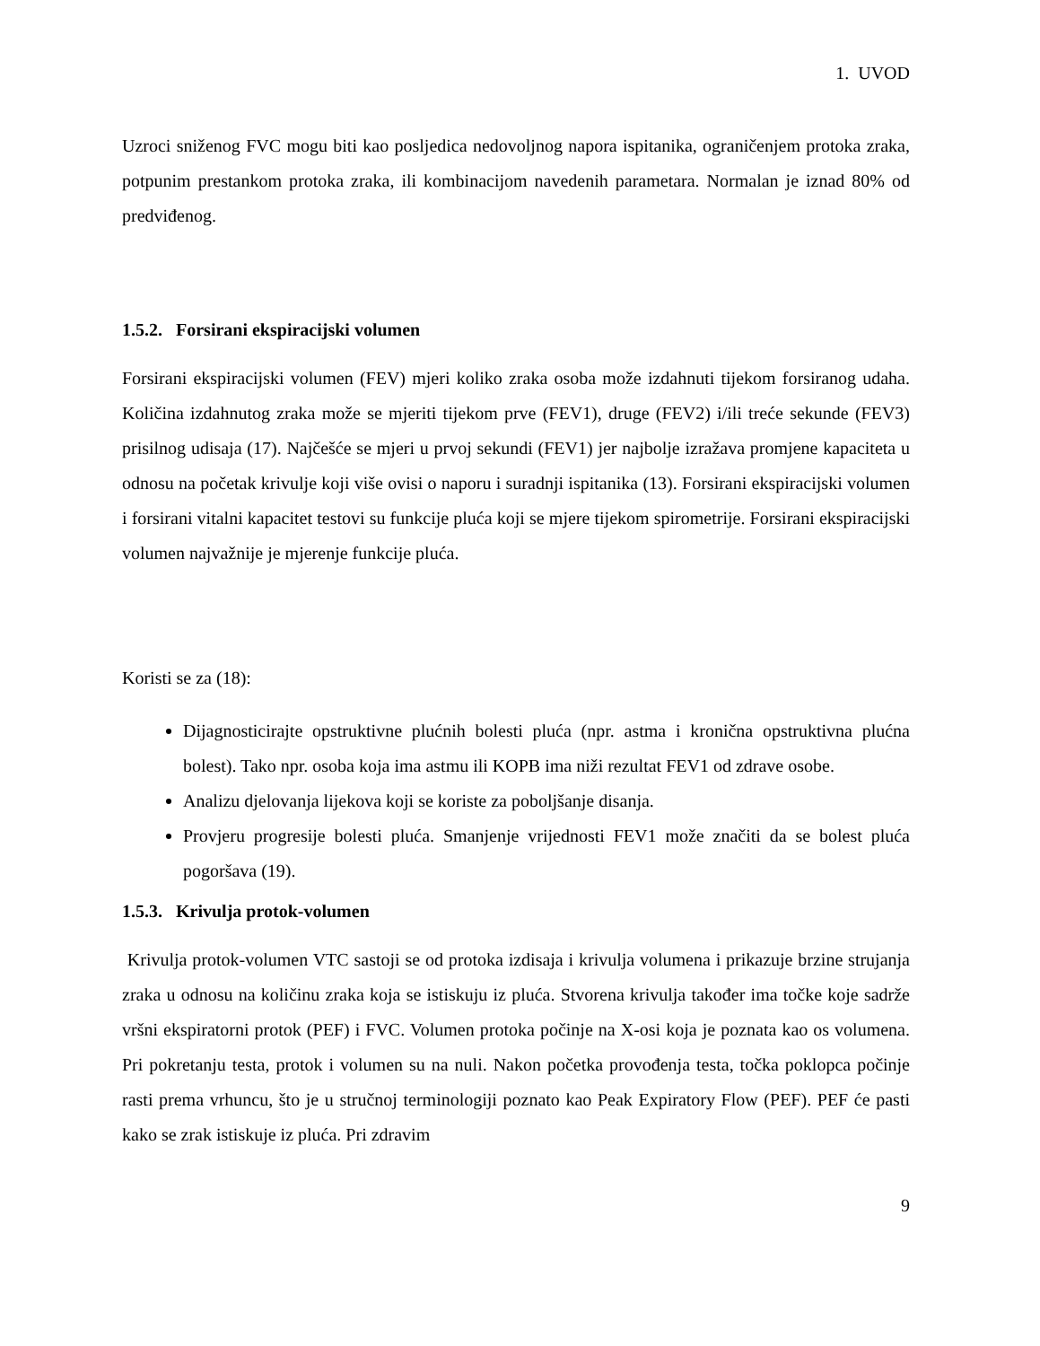1. UVOD
Uzroci sniženog FVC mogu biti kao posljedica nedovoljnog napora ispitanika, ograničenjem protoka zraka, potpunim prestankom protoka zraka, ili kombinacijom navedenih parametara. Normalan je iznad 80% od predviđenog.
1.5.2. Forsirani ekspiracijski volumen
Forsirani ekspiracijski volumen (FEV) mjeri koliko zraka osoba može izdahnuti tijekom forsiranog udaha. Količina izdahnutog zraka može se mjeriti tijekom prve (FEV1), druge (FEV2) i/ili treće sekunde (FEV3) prisilnog udisaja (17). Najčešće se mjeri u prvoj sekundi (FEV1) jer najbolje izražava promjene kapaciteta u odnosu na početak krivulje koji više ovisi o naporu i suradnji ispitanika (13). Forsirani ekspiracijski volumen i forsirani vitalni kapacitet testovi su funkcije pluća koji se mjere tijekom spirometrije. Forsirani ekspiracijski volumen najvažnije je mjerenje funkcije pluća.
Koristi se za (18):
Dijagnosticirajte opstruktivne plućnih bolesti pluća (npr. astma i kronična opstruktivna plućna bolest). Tako npr. osoba koja ima astmu ili KOPB ima niži rezultat FEV1 od zdrave osobe.
Analizu djelovanja lijekova koji se koriste za poboljšanje disanja.
Provjeru progresije bolesti pluća. Smanjenje vrijednosti FEV1 može značiti da se bolest pluća pogoršava (19).
1.5.3. Krivulja protok-volumen
Krivulja protok-volumen VTC sastoji se od protoka izdisaja i krivulja volumena i prikazuje brzine strujanja zraka u odnosu na količinu zraka koja se istiskuju iz pluća. Stvorena krivulja također ima točke koje sadrže vršni ekspiratorni protok (PEF) i FVC. Volumen protoka počinje na X-osi koja je poznata kao os volumena. Pri pokretanju testa, protok i volumen su na nuli. Nakon početka provođenja testa, točka poklopca počinje rasti prema vrhuncu, što je u stručnoj terminologiji poznato kao Peak Expiratory Flow (PEF). PEF će pasti kako se zrak istiskuje iz pluća. Pri zdravim
9